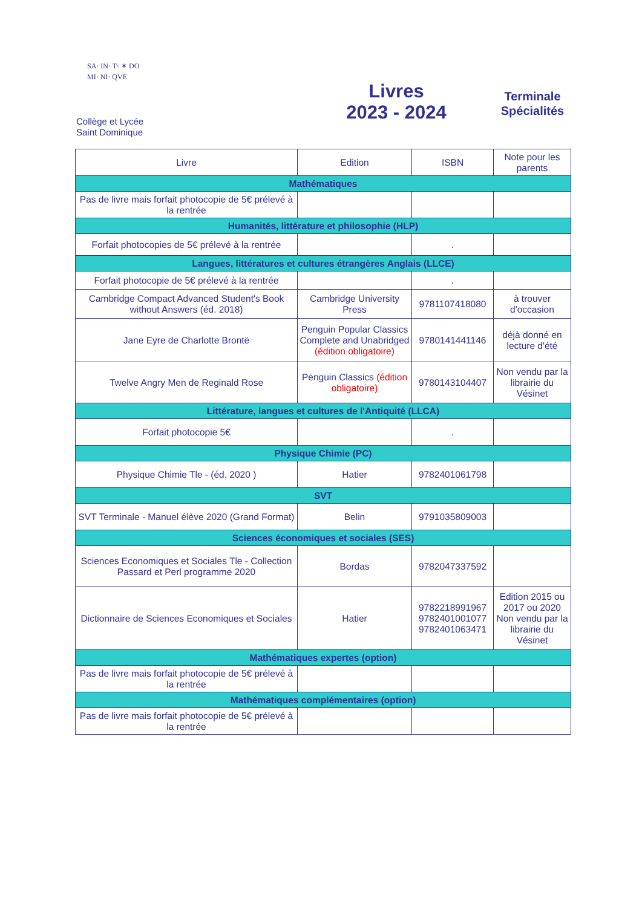SA· IN· T· ✶ DO MI· NI· QVE
Collège et Lycée
Saint Dominique
Livres
2023 - 2024
Terminale Spécialités
| Livre | Edition | ISBN | Note pour les parents |
| --- | --- | --- | --- |
| Mathématiques | | | |
| Pas de livre mais forfait photocopie de 5€ prélevé à la rentrée | | | |
| Humanités, littérature et philosophie (HLP) | | | |
| Forfait photocopies de 5€ prélevé à la rentrée | | . | |
| Langues, littératures et cultures étrangères Anglais (LLCE) | | | |
| Forfait photocopie de 5€ prélevé à la rentrée | | . | |
| Cambridge Compact Advanced Student's Book without Answers (éd. 2018) | Cambridge University Press | 9781107418080 | à trouver d'occasion |
| Jane Eyre de Charlotte Brontë | Penguin Popular Classics Complete and Unabridged (édition obligatoire) | 9780141441146 | déjà donné en lecture d'été |
| Twelve Angry Men de Reginald Rose | Penguin Classics (édition obligatoire) | 9780143104407 | Non vendu par la librairie du Vésinet |
| Littérature, langues et cultures de l'Antiquité (LLCA) | | | |
| Forfait photocopie 5€ | | . | |
| Physique Chimie (PC) | | | |
| Physique Chimie Tle - (éd. 2020 ) | Hatier | 9782401061798 | |
| SVT | | | |
| SVT Terminale - Manuel élève 2020 (Grand Format) | Belin | 9791035809003 | |
| Sciences économiques et sociales (SES) | | | |
| Sciences Economiques et Sociales Tle - Collection Passard et Perl programme 2020 | Bordas | 9782047337592 | |
| Dictionnaire de Sciences Economiques et Sociales | Hatier | 9782218991967 9782401001077 9782401063471 | Edition 2015 ou 2017 ou 2020 Non vendu par la librairie du Vésinet |
| Mathématiques expertes (option) | | | |
| Pas de livre mais forfait photocopie de 5€ prélevé à la rentrée | | | |
| Mathématiques complémentaires (option) | | | |
| Pas de livre mais forfait photocopie de 5€ prélevé à la rentrée | | | |